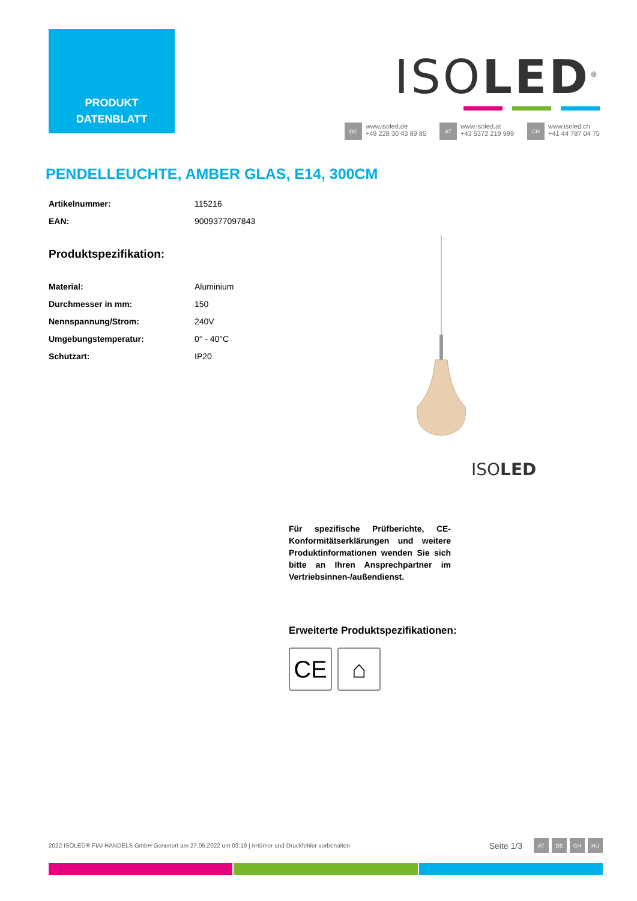PRODUKT
DATENBLATT
ISOLED<sup>®</sup>
DE www.isoled.de
+49 228 30 43 89 85
AT www.isoled.at
+43 5372 219 999
CH www.isoled.ch
+41 44 787 04 75
PENDELLEUCHTE, AMBER GLAS, E14, 300CM
| Artikelnummer: | 115216 |
| EAN: | 9009377097843 |
Produktspezifikation:
| Material: | Aluminium |
| Durchmesser in mm: | 150 |
| Nennspannung/Strom: | 240V |
| Umgebungstemperatur: | 0° - 40°C |
| Schutzart: | IP20 |
ISOLED
Für spezifische Prüfberichte, CE-Konformitätserklärungen und weitere Produktinformationen wenden Sie sich bitte an Ihren Ansprechpartner im Vertriebsinnen-/außendienst.
Erweiterte Produktspezifikationen:
CE ⌂
2022 ISOLED® FIAI HANDELS GmbH Generiert am 27.05.2022 um 03:19 | Irrtümer und Druckfehler vorbehalten
Seite 1/3 AT DE CH HU